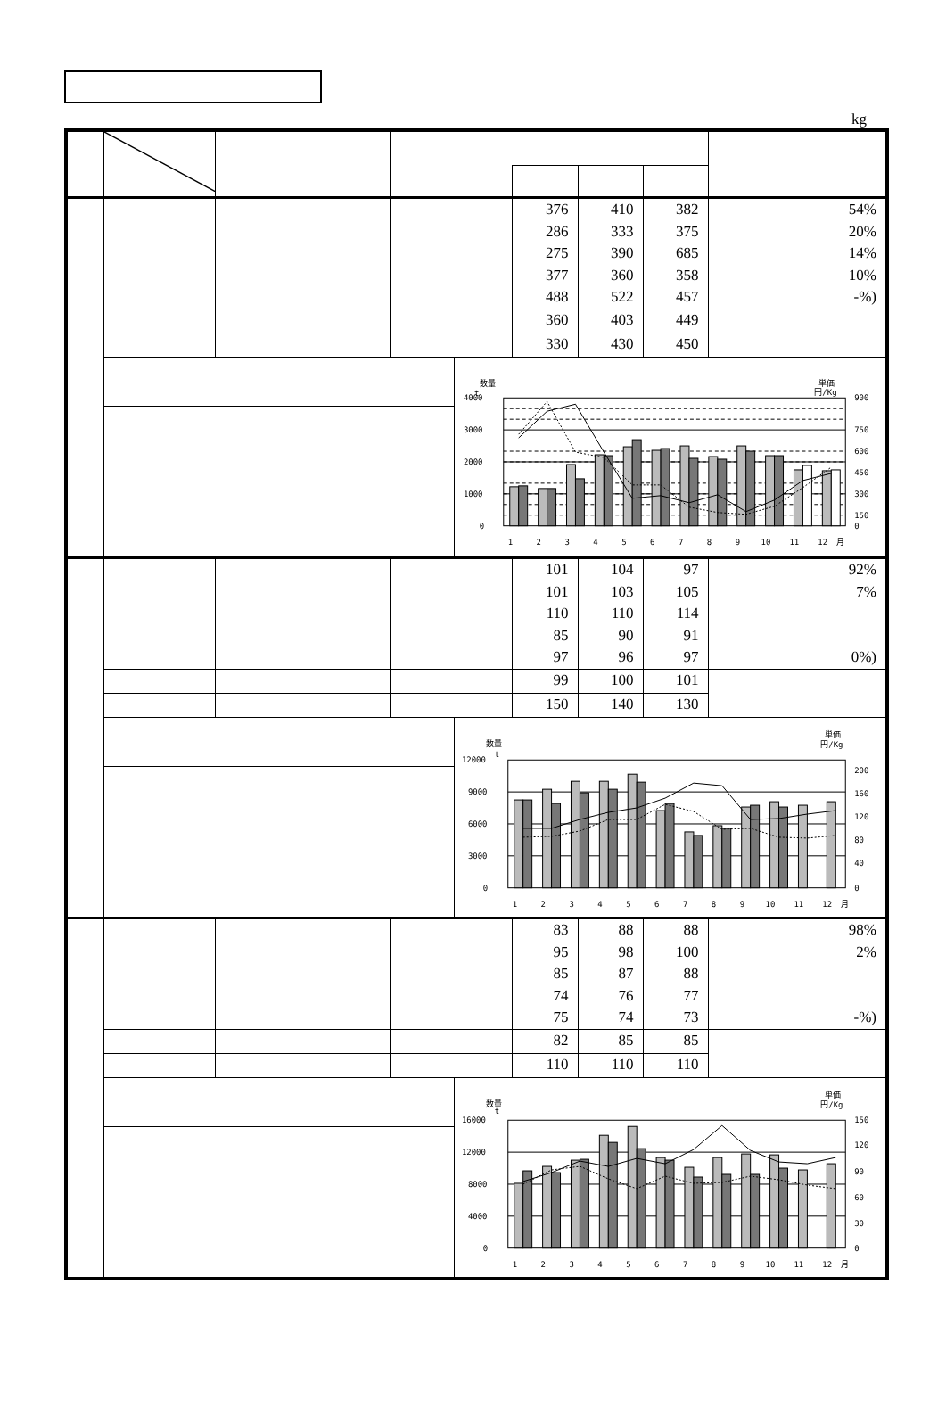kg
| | | | | 376 286 275 377 488 | 410 333 390 360 522 | 382 375 685 358 457 | 54% 20% 14% 10% -%) |
| | | | | 360 | 403 | 449 | |
| | | | | 330 | 430 | 450 | |
| | 数量 単価 円/Kg 4000 t 3000 2000 1000 0 900 750 600 450 300 150 0 1 2 3 4 5 6 7 8 9 10 11 12 月 | | | | | | |
| | | | | 101 101 110 85 97 | 104 103 110 90 96 | 97 105 114 91 97 | 92% 7% 0%) |
| | | | | 99 | 100 | 101 | |
| | | | | 150 | 140 | 130 | |
| | 数量 単価 円/Kg 12000 t 9000 6000 3000 0 200 160 120 80 40 0 1 2 3 4 5 6 7 8 9 10 11 12 月 | | | | | | |
| | | | | 83 95 85 74 75 | 88 98 87 76 74 | 88 100 88 77 73 | 98% 2% -%) |
| | | | | 82 | 85 | 85 | |
| | | | | 110 | 110 | 110 | |
| | 数量 単価 円/Kg 16000 t 12000 8000 4000 0 150 120 90 60 30 0 1 2 3 4 5 6 7 8 9 10 11 12 月 | | | | | | |